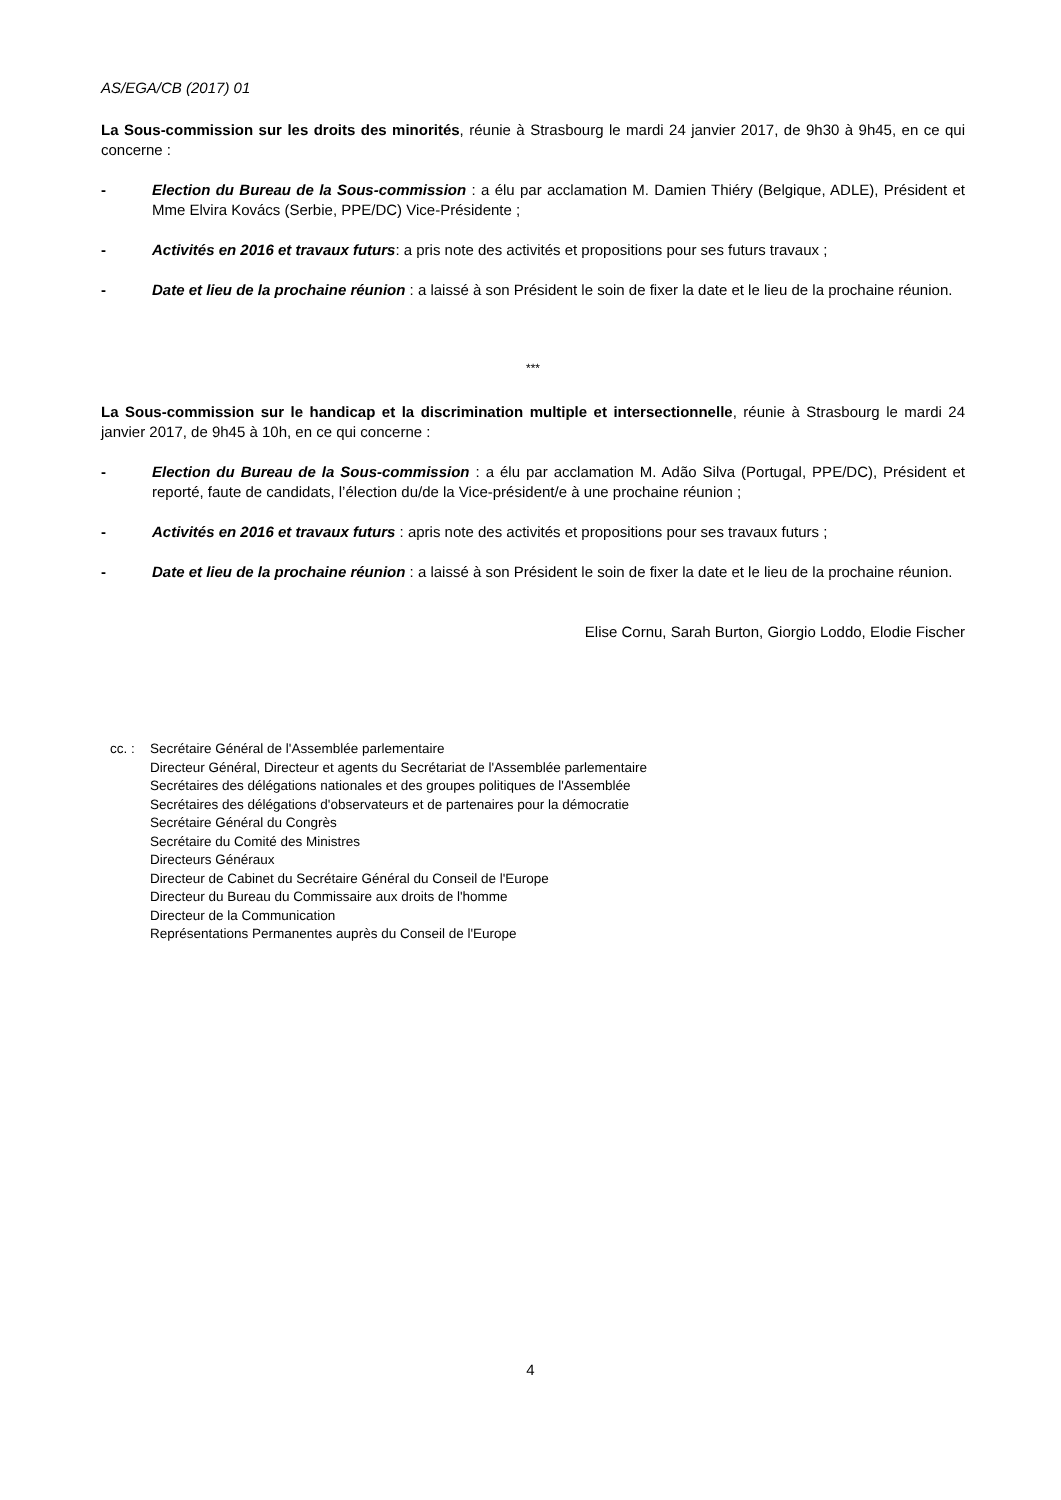AS/EGA/CB (2017) 01
La Sous-commission sur les droits des minorités, réunie à Strasbourg le mardi 24 janvier 2017, de 9h30 à 9h45, en ce qui concerne :
- Election du Bureau de la Sous-commission : a élu par acclamation M. Damien Thiéry (Belgique, ADLE), Président et Mme Elvira Kovács (Serbie, PPE/DC) Vice-Présidente ;
- Activités en 2016 et travaux futurs: a pris note des activités et propositions pour ses futurs travaux ;
- Date et lieu de la prochaine réunion : a laissé à son Président le soin de fixer la date et le lieu de la prochaine réunion.
***
La Sous-commission sur le handicap et la discrimination multiple et intersectionnelle, réunie à Strasbourg le mardi 24 janvier 2017, de 9h45 à 10h, en ce qui concerne :
- Election du Bureau de la Sous-commission : a élu par acclamation M. Adão Silva (Portugal, PPE/DC), Président et reporté, faute de candidats, l’élection du/de la Vice-président/e à une prochaine réunion ;
- Activités en 2016 et travaux futurs : apris note des activités et propositions pour ses travaux futurs ;
- Date et lieu de la prochaine réunion : a laissé à son Président le soin de fixer la date et le lieu de la prochaine réunion.
Elise Cornu, Sarah Burton, Giorgio Loddo, Elodie Fischer
cc. :
Secrétaire Général de l'Assemblée parlementaire
Directeur Général, Directeur et agents du Secrétariat de l'Assemblée parlementaire
Secrétaires des délégations nationales et des groupes politiques de l'Assemblée
Secrétaires des délégations d'observateurs et de partenaires pour la démocratie
Secrétaire Général du Congrès
Secrétaire du Comité des Ministres
Directeurs Généraux
Directeur de Cabinet du Secrétaire Général du Conseil de l'Europe
Directeur du Bureau du Commissaire aux droits de l'homme
Directeur de la Communication
Représentations Permanentes auprès du Conseil de l'Europe
4